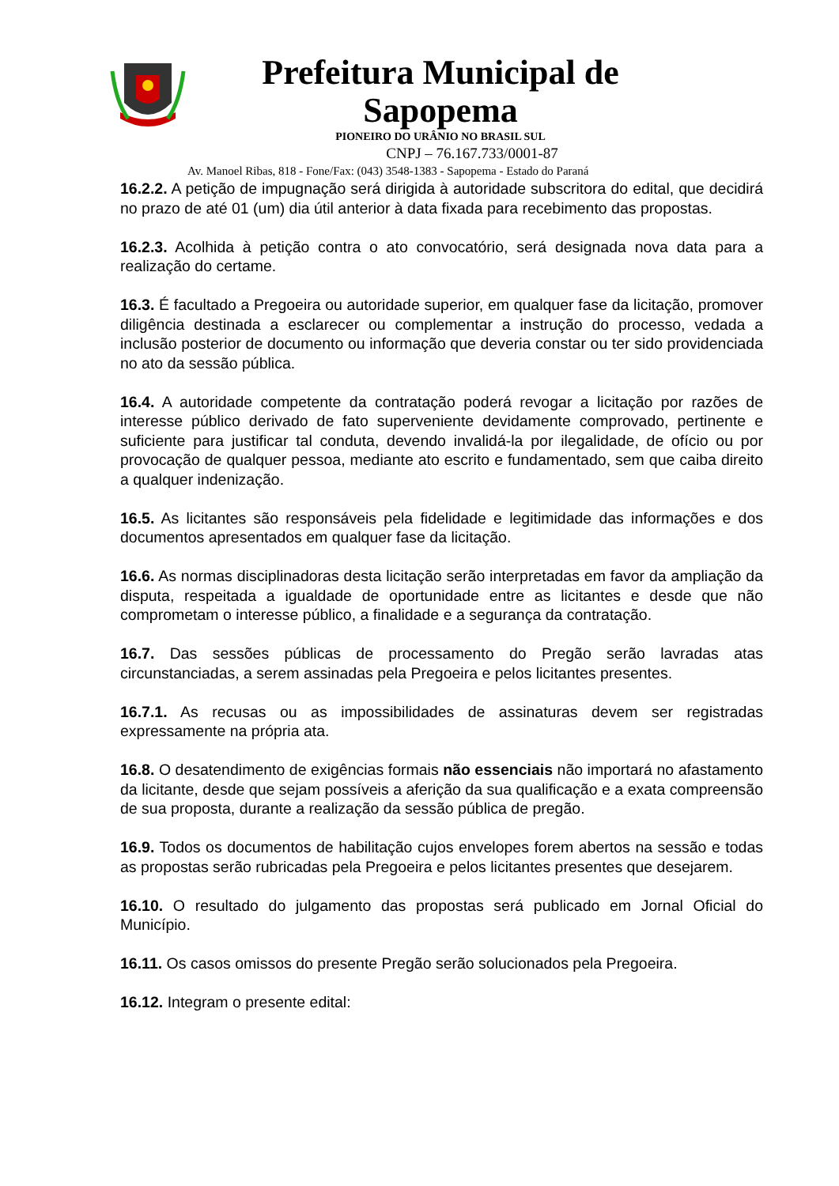Prefeitura Municipal de Sapopema
PIONEIRO DO URÂNIO NO BRASIL SUL
CNPJ – 76.167.733/0001-87
Av. Manoel Ribas, 818 - Fone/Fax: (043) 3548-1383 - Sapopema - Estado do Paraná
16.2.2. A petição de impugnação será dirigida à autoridade subscritora do edital, que decidirá no prazo de até 01 (um) dia útil anterior à data fixada para recebimento das propostas.
16.2.3. Acolhida à petição contra o ato convocatório, será designada nova data para a realização do certame.
16.3. É facultado a Pregoeira ou autoridade superior, em qualquer fase da licitação, promover diligência destinada a esclarecer ou complementar a instrução do processo, vedada a inclusão posterior de documento ou informação que deveria constar ou ter sido providenciada no ato da sessão pública.
16.4. A autoridade competente da contratação poderá revogar a licitação por razões de interesse público derivado de fato superveniente devidamente comprovado, pertinente e suficiente para justificar tal conduta, devendo invalidá-la por ilegalidade, de ofício ou por provocação de qualquer pessoa, mediante ato escrito e fundamentado, sem que caiba direito a qualquer indenização.
16.5. As licitantes são responsáveis pela fidelidade e legitimidade das informações e dos documentos apresentados em qualquer fase da licitação.
16.6. As normas disciplinadoras desta licitação serão interpretadas em favor da ampliação da disputa, respeitada a igualdade de oportunidade entre as licitantes e desde que não comprometam o interesse público, a finalidade e a segurança da contratação.
16.7. Das sessões públicas de processamento do Pregão serão lavradas atas circunstanciadas, a serem assinadas pela Pregoeira e pelos licitantes presentes.
16.7.1. As recusas ou as impossibilidades de assinaturas devem ser registradas expressamente na própria ata.
16.8. O desatendimento de exigências formais não essenciais não importará no afastamento da licitante, desde que sejam possíveis a aferição da sua qualificação e a exata compreensão de sua proposta, durante a realização da sessão pública de pregão.
16.9. Todos os documentos de habilitação cujos envelopes forem abertos na sessão e todas as propostas serão rubricadas pela Pregoeira e pelos licitantes presentes que desejarem.
16.10. O resultado do julgamento das propostas será publicado em Jornal Oficial do Município.
16.11. Os casos omissos do presente Pregão serão solucionados pela Pregoeira.
16.12. Integram o presente edital: